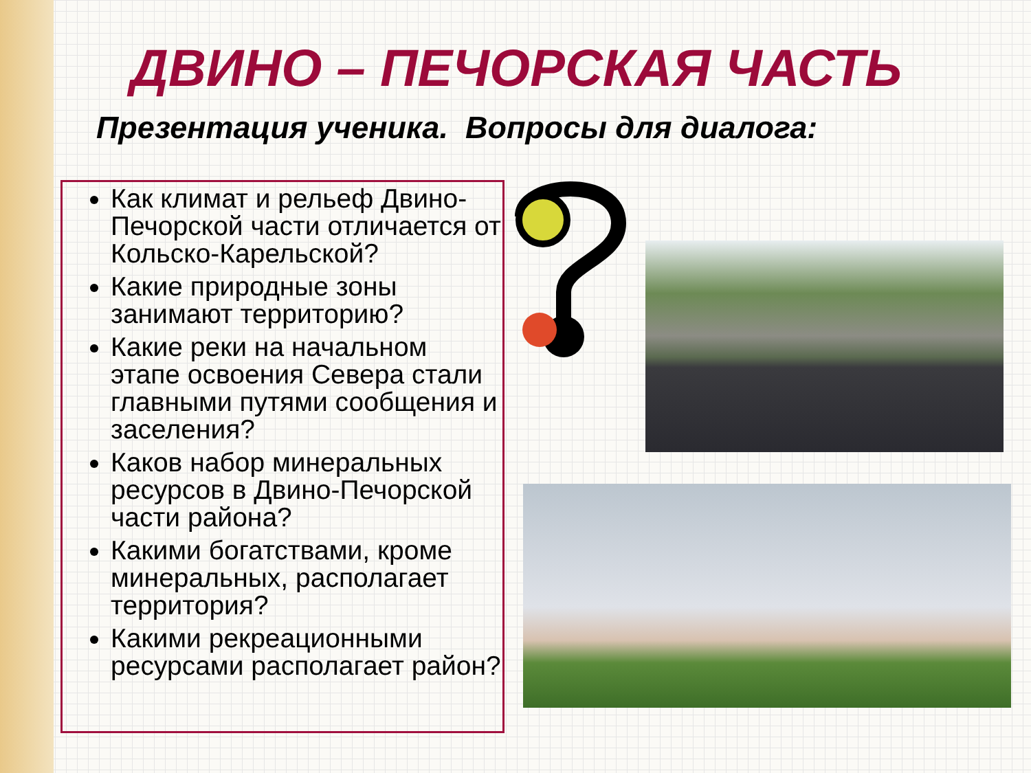ДВИНО – ПЕЧОРСКАЯ ЧАСТЬ
Презентация ученика. Вопросы для диалога:
Как климат и рельеф Двино-Печорской части отличается от Кольско-Карельской?
Какие природные зоны занимают территорию?
Какие реки на начальном этапе освоения Севера стали главными путями сообщения и заселения?
Каков набор минеральных ресурсов в Двино-Печорской части района?
Какими богатствами, кроме минеральных, располагает территория?
Какими рекреационными ресурсами располагает район?